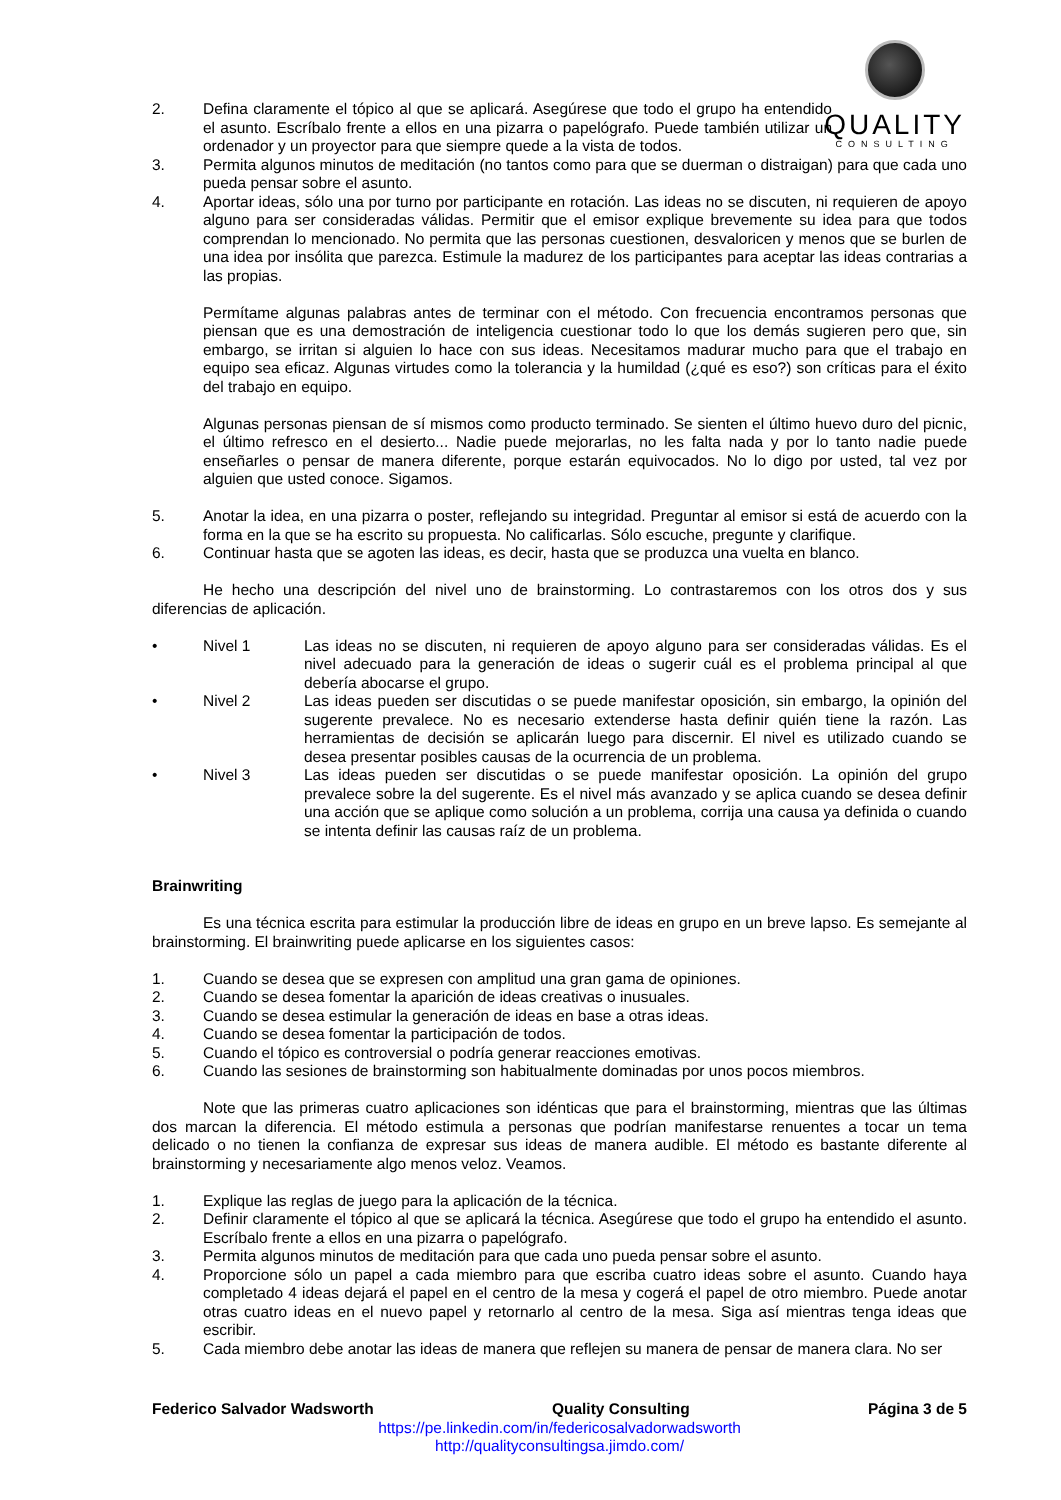QUALITY
CONSULTING
2. Defina claramente el tópico al que se aplicará. Asegúrese que todo el grupo ha entendido el asunto. Escríbalo frente a ellos en una pizarra o papelógrafo. Puede también utilizar un ordenador y un proyector para que siempre quede a la vista de todos.
3. Permita algunos minutos de meditación (no tantos como para que se duerman o distraigan) para que cada uno pueda pensar sobre el asunto.
4. Aportar ideas, sólo una por turno por participante en rotación. Las ideas no se discuten, ni requieren de apoyo alguno para ser consideradas válidas. Permitir que el emisor explique brevemente su idea para que todos comprendan lo mencionado. No permita que las personas cuestionen, desvaloricen y menos que se burlen de una idea por insólita que parezca. Estimule la madurez de los participantes para aceptar las ideas contrarias a las propias.
Permítame algunas palabras antes de terminar con el método. Con frecuencia encontramos personas que piensan que es una demostración de inteligencia cuestionar todo lo que los demás sugieren pero que, sin embargo, se irritan si alguien lo hace con sus ideas. Necesitamos madurar mucho para que el trabajo en equipo sea eficaz. Algunas virtudes como la tolerancia y la humildad (¿qué es eso?) son críticas para el éxito del trabajo en equipo.
Algunas personas piensan de sí mismos como producto terminado. Se sienten el último huevo duro del picnic, el último refresco en el desierto... Nadie puede mejorarlas, no les falta nada y por lo tanto nadie puede enseñarles o pensar de manera diferente, porque estarán equivocados. No lo digo por usted, tal vez por alguien que usted conoce. Sigamos.
5. Anotar la idea, en una pizarra o poster, reflejando su integridad. Preguntar al emisor si está de acuerdo con la forma en la que se ha escrito su propuesta. No calificarlas. Sólo escuche, pregunte y clarifique.
6. Continuar hasta que se agoten las ideas, es decir, hasta que se produzca una vuelta en blanco.
He hecho una descripción del nivel uno de brainstorming. Lo contrastaremos con los otros dos y sus diferencias de aplicación.
• Nivel 1 Las ideas no se discuten, ni requieren de apoyo alguno para ser consideradas válidas. Es el nivel adecuado para la generación de ideas o sugerir cuál es el problema principal al que debería abocarse el grupo.
• Nivel 2 Las ideas pueden ser discutidas o se puede manifestar oposición, sin embargo, la opinión del sugerente prevalece. No es necesario extenderse hasta definir quién tiene la razón. Las herramientas de decisión se aplicarán luego para discernir. El nivel es utilizado cuando se desea presentar posibles causas de la ocurrencia de un problema.
• Nivel 3 Las ideas pueden ser discutidas o se puede manifestar oposición. La opinión del grupo prevalece sobre la del sugerente. Es el nivel más avanzado y se aplica cuando se desea definir una acción que se aplique como solución a un problema, corrija una causa ya definida o cuando se intenta definir las causas raíz de un problema.
Brainwriting
Es una técnica escrita para estimular la producción libre de ideas en grupo en un breve lapso. Es semejante al brainstorming. El brainwriting puede aplicarse en los siguientes casos:
1. Cuando se desea que se expresen con amplitud una gran gama de opiniones.
2. Cuando se desea fomentar la aparición de ideas creativas o inusuales.
3. Cuando se desea estimular la generación de ideas en base a otras ideas.
4. Cuando se desea fomentar la participación de todos.
5. Cuando el tópico es controversial o podría generar reacciones emotivas.
6. Cuando las sesiones de brainstorming son habitualmente dominadas por unos pocos miembros.
Note que las primeras cuatro aplicaciones son idénticas que para el brainstorming, mientras que las últimas dos marcan la diferencia. El método estimula a personas que podrían manifestarse renuentes a tocar un tema delicado o no tienen la confianza de expresar sus ideas de manera audible. El método es bastante diferente al brainstorming y necesariamente algo menos veloz. Veamos.
1. Explique las reglas de juego para la aplicación de la técnica.
2. Definir claramente el tópico al que se aplicará la técnica. Asegúrese que todo el grupo ha entendido el asunto. Escríbalo frente a ellos en una pizarra o papelógrafo.
3. Permita algunos minutos de meditación para que cada uno pueda pensar sobre el asunto.
4. Proporcione sólo un papel a cada miembro para que escriba cuatro ideas sobre el asunto. Cuando haya completado 4 ideas dejará el papel en el centro de la mesa y cogerá el papel de otro miembro. Puede anotar otras cuatro ideas en el nuevo papel y retornarlo al centro de la mesa. Siga así mientras tenga ideas que escribir.
5. Cada miembro debe anotar las ideas de manera que reflejen su manera de pensar de manera clara. No ser
Federico Salvador Wadsworth Quality Consulting Página 3 de 5
https://pe.linkedin.com/in/federicosalvadorwadsworth
http://qualityconsultingsa.jimdo.com/